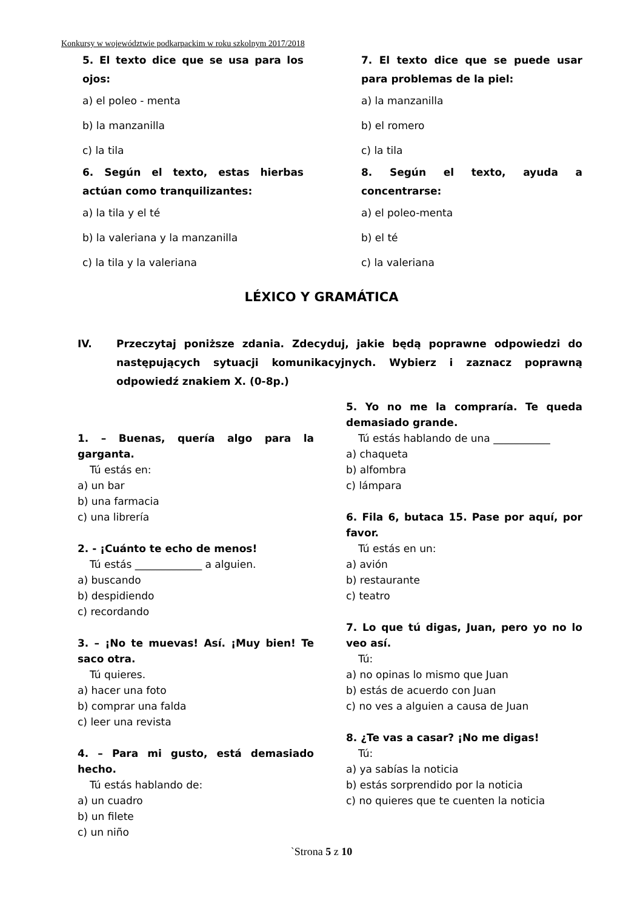Konkursy w województwie podkarpackim w roku szkolnym 2017/2018
5. El texto dice que se usa para los ojos:
a) el poleo - menta
b) la manzanilla
c) la tila
6. Según el texto, estas hierbas actúan como tranquilizantes:
a) la tila y el té
b) la valeriana y la manzanilla
c) la tila y la valeriana
7. El texto dice que se puede usar para problemas de la piel:
a) la manzanilla
b) el romero
c) la tila
8. Según el texto, ayuda a concentrarse:
a) el poleo-menta
b) el té
c) la valeriana
LÉXICO Y GRAMÁTICA
IV. Przeczytaj poniższe zdania. Zdecyduj, jakie będą poprawne odpowiedzi do następujących sytuacji komunikacyjnych. Wybierz i zaznacz poprawną odpowiedź znakiem X. (0-8p.)
1. – Buenas, quería algo para la garganta.
Tú estás en:
a) un bar
b) una farmacia
c) una librería
2. - ¡Cuánto te echo de menos!
Tú estás _____________ a alguien.
a) buscando
b) despidiendo
c) recordando
3. – ¡No te muevas! Así. ¡Muy bien! Te saco otra.
Tú quieres.
a) hacer una foto
b) comprar una falda
c) leer una revista
4. – Para mi gusto, está demasiado hecho.
Tú estás hablando de:
a) un cuadro
b) un filete
c) un niño
5. Yo no me la compraría. Te queda demasiado grande.
Tú estás hablando de una ___________
a) chaqueta
b) alfombra
c) lámpara
6. Fila 6, butaca 15. Pase por aquí, por favor.
Tú estás en un:
a) avión
b) restaurante
c) teatro
7. Lo que tú digas, Juan, pero yo no lo veo así.
Tú:
a) no opinas lo mismo que Juan
b) estás de acuerdo con Juan
c) no ves a alguien a causa de Juan
8. ¿Te vas a casar? ¡No me digas!
Tú:
a) ya sabías la noticia
b) estás sorprendido por la noticia
c) no quieres que te cuenten la noticia
`Strona 5 z 10